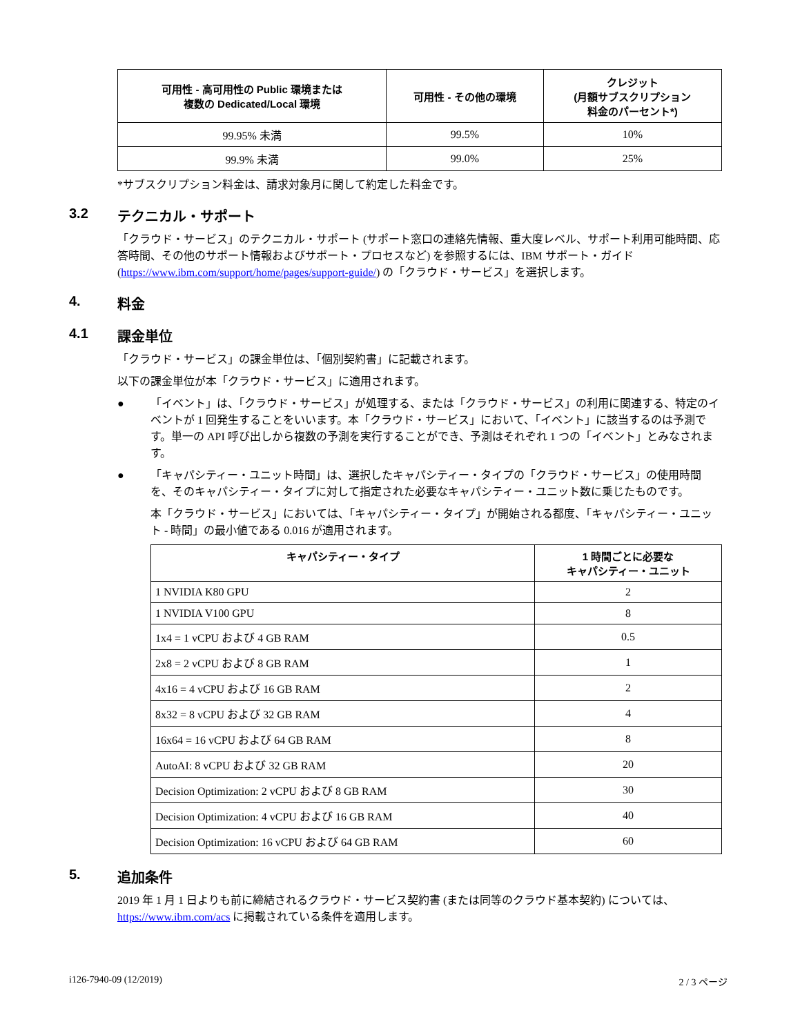| 可用性 - 高可用性の Public 環境または 複数の Dedicated/Local 環境 | 可用性 - その他の環境 | クレジット (月額サブスクリプション 料金のパーセント*) |
| --- | --- | --- |
| 99.95% 未満 | 99.5% | 10% |
| 99.9% 未満 | 99.0% | 25% |
*サブスクリプション料金は、請求対象月に関して約定した料金です。
3.2 テクニカル・サポート
「クラウド・サービス」のテクニカル・サポート (サポート窓口の連絡先情報、重大度レベル、サポート利用可能時間、応答時間、その他のサポート情報およびサポート・プロセスなど) を参照するには、IBM サポート・ガイド (https://www.ibm.com/support/home/pages/support-guide/) の「クラウド・サービス」を選択します。
4. 料金
4.1 課金単位
「クラウド・サービス」の課金単位は、「個別契約書」に記載されます。
以下の課金単位が本「クラウド・サービス」に適用されます。
● 「イベント」は、「クラウド・サービス」が処理する、または「クラウド・サービス」の利用に関連する、特定のイベントが 1 回発生することをいいます。本「クラウド・サービス」において、「イベント」に該当するのは予測です。単一の API 呼び出しから複数の予測を実行することができ、予測はそれぞれ 1 つの「イベント」とみなされます。
● 「キャパシティー・ユニット時間」は、選択したキャパシティー・タイプの「クラウド・サービス」の使用時間を、そのキャパシティー・タイプに対して指定された必要なキャパシティー・ユニット数に乗じたものです。
本「クラウド・サービス」においては、「キャパシティー・タイプ」が開始される都度、「キャパシティー・ユニット - 時間」の最小値である 0.016 が適用されます。
| キャパシティー・タイプ | 1 時間ごとに必要な キャパシティー・ユニット |
| --- | --- |
| 1 NVIDIA K80 GPU | 2 |
| 1 NVIDIA V100 GPU | 8 |
| 1x4 = 1 vCPU および 4 GB RAM | 0.5 |
| 2x8 = 2 vCPU および 8 GB RAM | 1 |
| 4x16 = 4 vCPU および 16 GB RAM | 2 |
| 8x32 = 8 vCPU および 32 GB RAM | 4 |
| 16x64 = 16 vCPU および 64 GB RAM | 8 |
| AutoAI: 8 vCPU および 32 GB RAM | 20 |
| Decision Optimization: 2 vCPU および 8 GB RAM | 30 |
| Decision Optimization: 4 vCPU および 16 GB RAM | 40 |
| Decision Optimization: 16 vCPU および 64 GB RAM | 60 |
5. 追加条件
2019 年 1 月 1 日よりも前に締結されるクラウド・サービス契約書 (または同等のクラウド基本契約) については、https://www.ibm.com/acs に掲載されている条件を適用します。
i126-7940-09 (12/2019) 2 / 3 ページ